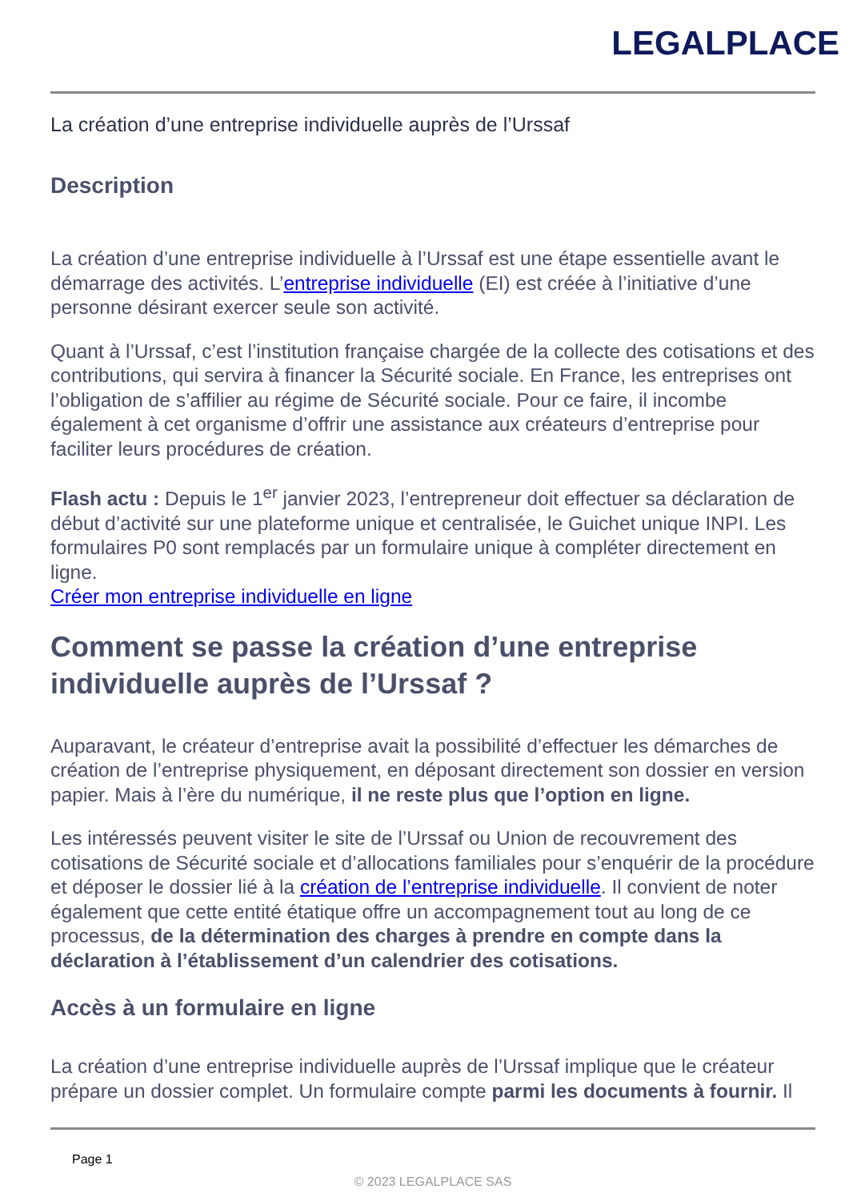LEGALPLACE
La création d’une entreprise individuelle auprès de l’Urssaf
Description
La création d’une entreprise individuelle à l’Urssaf est une étape essentielle avant le démarrage des activités. L’entreprise individuelle (EI) est créée à l’initiative d’une personne désirant exercer seule son activité.
Quant à l’Urssaf, c’est l’institution française chargée de la collecte des cotisations et des contributions, qui servira à financer la Sécurité sociale. En France, les entreprises ont l’obligation de s’affilier au régime de Sécurité sociale. Pour ce faire, il incombe également à cet organisme d’offrir une assistance aux créateurs d’entreprise pour faciliter leurs procédures de création.
Flash actu : Depuis le 1<sup>er</sup> janvier 2023, l’entrepreneur doit effectuer sa déclaration de début d’activité sur une plateforme unique et centralisée, le Guichet unique INPI. Les formulaires P0 sont remplacés par un formulaire unique à compléter directement en ligne.
Créer mon entreprise individuelle en ligne
Comment se passe la création d’une entreprise individuelle auprès de l’Urssaf ?
Auparavant, le créateur d’entreprise avait la possibilité d’effectuer les démarches de création de l’entreprise physiquement, en déposant directement son dossier en version papier. Mais à l’ère du numérique, il ne reste plus que l’option en ligne.
Les intéressés peuvent visiter le site de l’Urssaf ou Union de recouvrement des cotisations de Sécurité sociale et d’allocations familiales pour s’enquérir de la procédure et déposer le dossier lié à la création de l’entreprise individuelle. Il convient de noter également que cette entité étatique offre un accompagnement tout au long de ce processus, de la détermination des charges à prendre en compte dans la déclaration à l’établissement d’un calendrier des cotisations.
Accès à un formulaire en ligne
La création d’une entreprise individuelle auprès de l’Urssaf implique que le créateur prépare un dossier complet. Un formulaire compte parmi les documents à fournir. Il
Page 1
© 2023 LEGALPLACE SAS